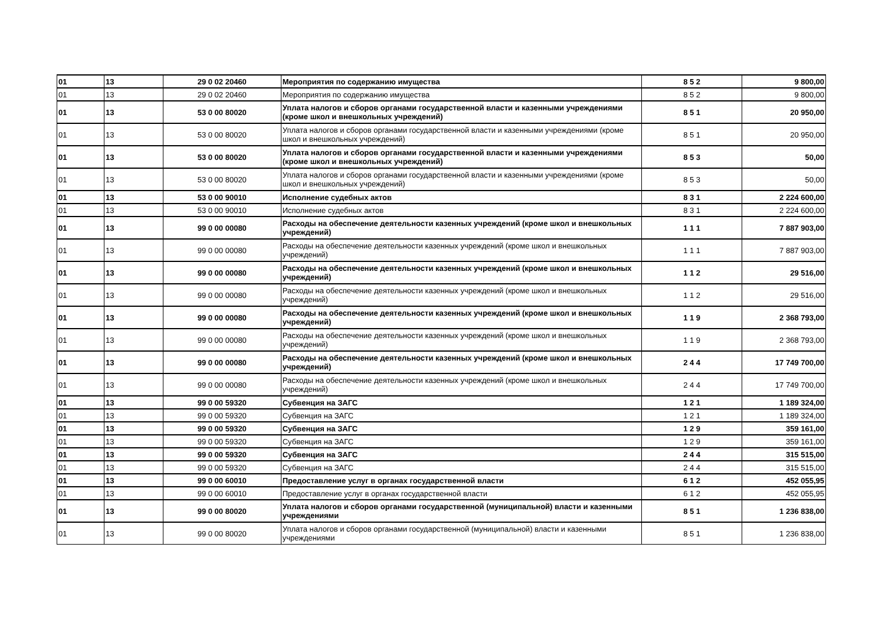| 01 | 13 | 29 0 02 20460 | Мероприятия по содержанию имущества | 8 5 2 | 9 800,00 |
| 01 | 13 | 29 0 02 20460 | Мероприятия по содержанию имущества | 8 5 2 | 9 800,00 |
| 01 | 13 | 53 0 00 80020 | Уплата налогов и сборов органами государственной власти и казенными учреждениями (кроме школ и внешкольных учреждений) | 8 5 1 | 20 950,00 |
| 01 | 13 | 53 0 00 80020 | Уплата налогов и сборов органами государственной власти и казенными учреждениями (кроме школ и внешкольных учреждений) | 8 5 1 | 20 950,00 |
| 01 | 13 | 53 0 00 80020 | Уплата налогов и сборов органами государственной власти и казенными учреждениями (кроме школ и внешкольных учреждений) | 8 5 3 | 50,00 |
| 01 | 13 | 53 0 00 80020 | Уплата налогов и сборов органами государственной власти и казенными учреждениями (кроме школ и внешкольных учреждений) | 8 5 3 | 50,00 |
| 01 | 13 | 53 0 00 90010 | Исполнение судебных актов | 8 3 1 | 2 224 600,00 |
| 01 | 13 | 53 0 00 90010 | Исполнение судебных актов | 8 3 1 | 2 224 600,00 |
| 01 | 13 | 99 0 00 00080 | Расходы на обеспечение деятельности казенных учреждений (кроме школ и внешкольных учреждений) | 1 1 1 | 7 887 903,00 |
| 01 | 13 | 99 0 00 00080 | Расходы на обеспечение деятельности казенных учреждений (кроме школ и внешкольных учреждений) | 1 1 1 | 7 887 903,00 |
| 01 | 13 | 99 0 00 00080 | Расходы на обеспечение деятельности казенных учреждений (кроме школ и внешкольных учреждений) | 1 1 2 | 29 516,00 |
| 01 | 13 | 99 0 00 00080 | Расходы на обеспечение деятельности казенных учреждений (кроме школ и внешкольных учреждений) | 1 1 2 | 29 516,00 |
| 01 | 13 | 99 0 00 00080 | Расходы на обеспечение деятельности казенных учреждений (кроме школ и внешкольных учреждений) | 1 1 9 | 2 368 793,00 |
| 01 | 13 | 99 0 00 00080 | Расходы на обеспечение деятельности казенных учреждений (кроме школ и внешкольных учреждений) | 1 1 9 | 2 368 793,00 |
| 01 | 13 | 99 0 00 00080 | Расходы на обеспечение деятельности казенных учреждений (кроме школ и внешкольных учреждений) | 2 4 4 | 17 749 700,00 |
| 01 | 13 | 99 0 00 00080 | Расходы на обеспечение деятельности казенных учреждений (кроме школ и внешкольных учреждений) | 2 4 4 | 17 749 700,00 |
| 01 | 13 | 99 0 00 59320 | Субвенция на ЗАГС | 1 2 1 | 1 189 324,00 |
| 01 | 13 | 99 0 00 59320 | Субвенция на ЗАГС | 1 2 1 | 1 189 324,00 |
| 01 | 13 | 99 0 00 59320 | Субвенция на ЗАГС | 1 2 9 | 359 161,00 |
| 01 | 13 | 99 0 00 59320 | Субвенция на ЗАГС | 1 2 9 | 359 161,00 |
| 01 | 13 | 99 0 00 59320 | Субвенция на ЗАГС | 2 4 4 | 315 515,00 |
| 01 | 13 | 99 0 00 59320 | Субвенция на ЗАГС | 2 4 4 | 315 515,00 |
| 01 | 13 | 99 0 00 60010 | Предоставление услуг в органах государственной власти | 6 1 2 | 452 055,95 |
| 01 | 13 | 99 0 00 60010 | Предоставление услуг в органах государственной власти | 6 1 2 | 452 055,95 |
| 01 | 13 | 99 0 00 80020 | Уплата налогов и сборов органами государственной (муниципальной) власти и казенными учреждениями | 8 5 1 | 1 236 838,00 |
| 01 | 13 | 99 0 00 80020 | Уплата налогов и сборов органами государственной (муниципальной) власти и казенными учреждениями | 8 5 1 | 1 236 838,00 |